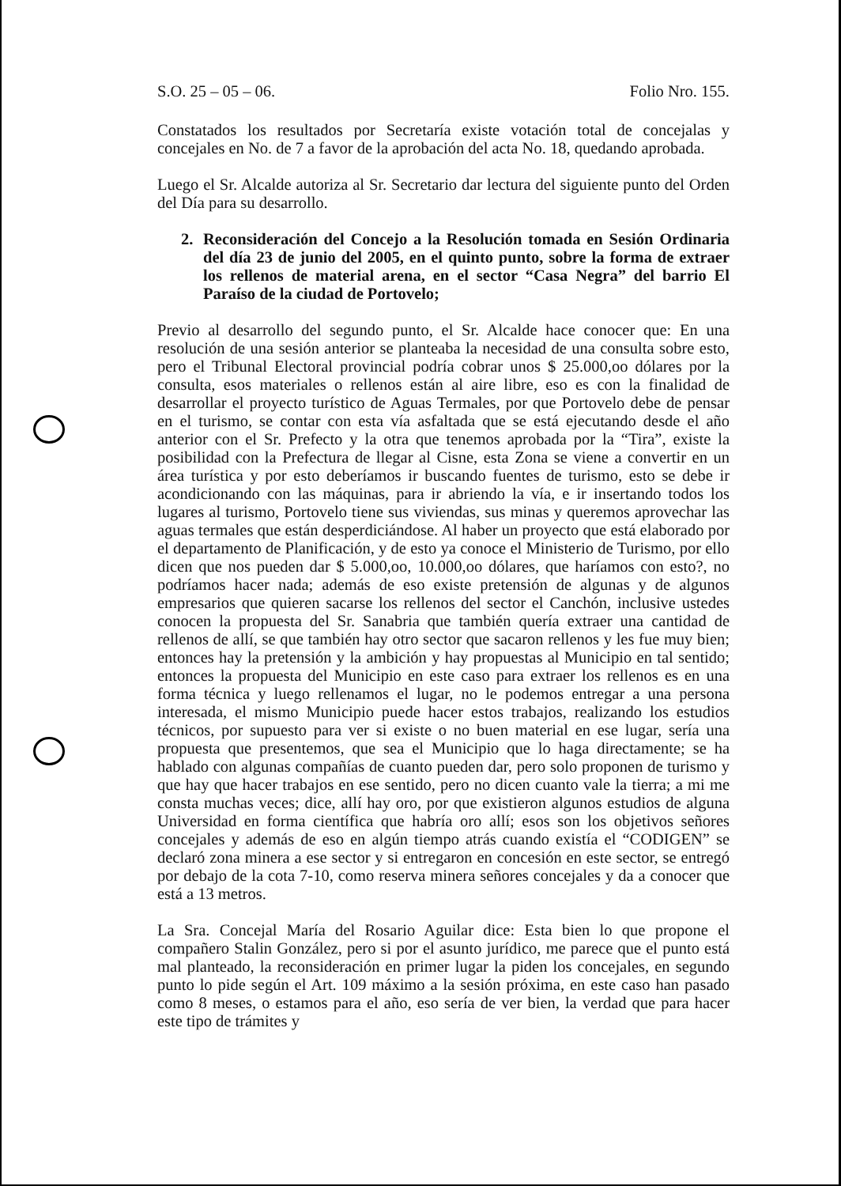S.O. 25 – 05 – 06. Folio Nro. 155.
Constatados los resultados por Secretaría existe votación total de concejalas y concejales en No. de 7 a favor de la aprobación del acta No. 18, quedando aprobada.
Luego el Sr. Alcalde autoriza al Sr. Secretario dar lectura del siguiente punto del Orden del Día para su desarrollo.
2. Reconsideración del Concejo a la Resolución tomada en Sesión Ordinaria del día 23 de junio del 2005, en el quinto punto, sobre la forma de extraer los rellenos de material arena, en el sector “Casa Negra” del barrio El Paraíso de la ciudad de Portovelo;
Previo al desarrollo del segundo punto, el Sr. Alcalde hace conocer que: En una resolución de una sesión anterior se planteaba la necesidad de una consulta sobre esto, pero el Tribunal Electoral provincial podría cobrar unos $ 25.000,oo dólares por la consulta, esos materiales o rellenos están al aire libre, eso es con la finalidad de desarrollar el proyecto turístico de Aguas Termales, por que Portovelo debe de pensar en el turismo, se contar con esta vía asfaltada que se está ejecutando desde el año anterior con el Sr. Prefecto y la otra que tenemos aprobada por la “Tira”, existe la posibilidad con la Prefectura de llegar al Cisne, esta Zona se viene a convertir en un área turística y por esto deberíamos ir buscando fuentes de turismo, esto se debe ir acondicionando con las máquinas, para ir abriendo la vía, e ir insertando todos los lugares al turismo, Portovelo tiene sus viviendas, sus minas y queremos aprovechar las aguas termales que están desperdiciándose. Al haber un proyecto que está elaborado por el departamento de Planificación, y de esto ya conoce el Ministerio de Turismo, por ello dicen que nos pueden dar $ 5.000,oo, 10.000,oo dólares, que haríamos con esto?, no podríamos hacer nada; además de eso existe pretensión de algunas y de algunos empresarios que quieren sacarse los rellenos del sector el Canchón, inclusive ustedes conocen la propuesta del Sr. Sanabria que también quería extraer una cantidad de rellenos de allí, se que también hay otro sector que sacaron rellenos y les fue muy bien; entonces hay la pretensión y la ambición y hay propuestas al Municipio en tal sentido; entonces la propuesta del Municipio en este caso para extraer los rellenos es en una forma técnica y luego rellenamos el lugar, no le podemos entregar a una persona interesada, el mismo Municipio puede hacer estos trabajos, realizando los estudios técnicos, por supuesto para ver si existe o no buen material en ese lugar, sería una propuesta que presentemos, que sea el Municipio que lo haga directamente; se ha hablado con algunas compañías de cuanto pueden dar, pero solo proponen de turismo y que hay que hacer trabajos en ese sentido, pero no dicen cuanto vale la tierra; a mi me consta muchas veces; dice, allí hay oro, por que existieron algunos estudios de alguna Universidad en forma científica que habría oro allí; esos son los objetivos señores concejales y además de eso en algún tiempo atrás cuando existía el “CODIGEN” se declaró zona minera a ese sector y si entregaron en concesión en este sector, se entregó por debajo de la cota 7-10, como reserva minera señores concejales y da a conocer que está a 13 metros.
La Sra. Concejal María del Rosario Aguilar dice: Esta bien lo que propone el compañero Stalin González, pero si por el asunto jurídico, me parece que el punto está mal planteado, la reconsideración en primer lugar la piden los concejales, en segundo punto lo pide según el Art. 109 máximo a la sesión próxima, en este caso han pasado como 8 meses, o estamos para el año, eso sería de ver bien, la verdad que para hacer este tipo de trámites y